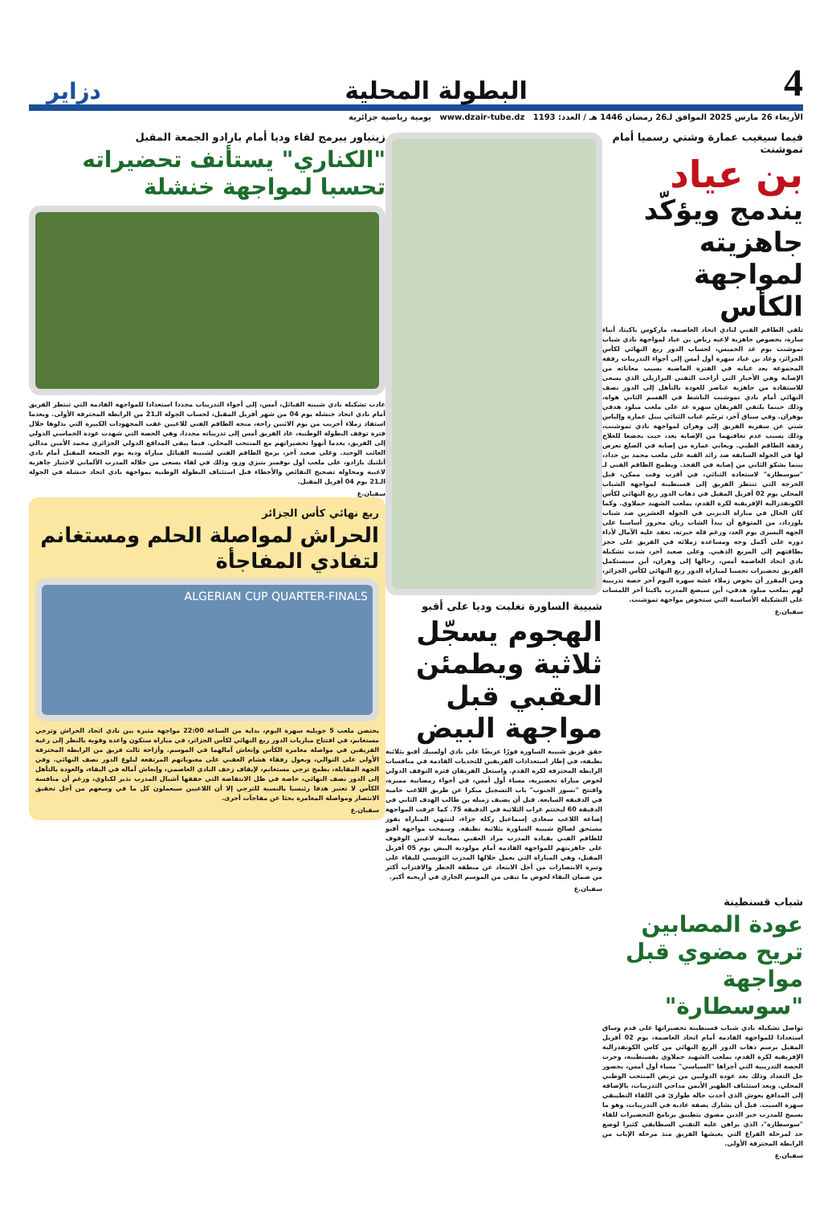4
البطولة المحلية
دزاير
الأربعاء 26 مارس 2025 الموافق لـ26 رمضان 1446 هـ / العدد: 1193 www.dzair-tube.dz يومية رياضية جزائرية
فيما سيغيب عمارة وشتي رسميا أمام تموشنت
بن عياد
يندمج ويؤكّد جاهزيته لمواجهة الكأس
تلقى الطاقم الفني لنادي اتحاد العاصمة، ماركوس باكيتا، أنباء سارة، بخصوص جاهزية لاعبه رياض بن عياد لمواجهة نادي شباب تموشنت يوم غد الخميس، لحساب الدور ربع النهائي لكأس الجزائر، وعاد بن عياد سهرة أول أمس إلى أجواء التدريبات رفقة المجموعة بعد غيابه في الفترة الماضية بسبب معاناته من الإصابة وهي الأخبار التي أراحت التقني البرازيلي الذي يسعى للاستفادة من جاهزية عناصر للعودة بالتأهل إلى الدور نصف النهائي أمام نادي تموشنت الناشط في القسم الثاني هواة، وذلك حينما يلتقي الفريقان سهرة غد على ملعب ميلود هدفي بوهران. وفي سياق آخر، ترسّم غياب الثنائي نبيل عمارة وإلياس شتي عن سفرية الفريق إلى وهران لمواجهة نادي تموشنت، وذلك بسبب عدم تعافيهما من الإصابة بعد، حيث يخضعا للعلاج رفقة الطاقم الطبي. ويعاني عمارة من إصابة في الضلع تعرض لها في الجولة السابقة ضد رائد القبة على ملعب محمد بن حداد، بينما يشكو الثاني من إصابة في الفخذ. ويطمح الطاقم الفني لـ "سوسطارة" لاستعادة الثنائي، في أقرب وقت ممكن، قبل الخرجة التي تنتظر الفريق إلى قسنطينة لمواجهة الشباب المحلي يوم 02 أفريل المقبل في ذهاب الدور ربع النهائي لكأس الكونفدرالية الإفريقية لكرة القدم، بملعب الشهيد حملاوي. وكما كان الحال في مباراة الديربي في الجولة العشرين ضد شباب بلوزداد، من المتوقع أن يبدأ الشاب ريان محروز أساسيا على الجهة اليسرى يوم الغد، ورغم قلة خبرته، تعقد عليه الآمال لأداء دوره على أكمل وجه ومساعدة زملائه في الفريق على حجز بطاقتهم إلى المربع الذهبي. وعلى صعيد آخر، شدت تشكيلة نادي اتحاد العاصمة أمس، رحالها إلى وهران، أين سيستكمل الفريق تحضيرات تحسبا لمباراة الدور ربع النهائي لكأس الجزائر، ومن المقرر أن يخوض زملاء غشة سهرة اليوم آخر حصة تدريبية لهم بملعب ميلود هدفي، أين سيضع المدرب باكيتا آخر اللمسات على التشكيلة الأساسية التي ستخوض مواجهة تموشنت.
سفيان.ع
شبيبة الساورة تغلبت وديا على أقبو
الهجوم يسجّل ثلاثية ويطمئن العقبي قبل مواجهة البيض
حقق فريق شبيبة الساورة فوزًا عريضًا على نادي أولمبيك أقبو بثلاثية نظيفة، في إطار استعدادات الفريقين للتحديات القادمة في منافسات الرابطة المحترفة لكرة القدم. واستغل الفريقان فترة التوقف الدولي لخوض مباراة تحضيرية، مساء أول أمس، في أجواء رمضانية مميزة، وافتتح "نسور الجنوب" باب التسجيل مبكرا عن طريق اللاعب حامية في الدقيقة السابعة. قبل أن يضيف زميله بن طالب الهدف الثاني في الدقيقة 60 ليختتم غراب الثلاثية في الدقيقة 75. كما عرفت المواجهة إضاعة اللاعب سعادي إسماعيل ركلة جزاء، لتنتهي المباراة بفوز مستحق لصالح شبيبة الساورة بثلاثية نظيفة. وسمحت مواجهة أقبو للطاقم الفني بقيادة المدرب مراد العقبي بمعاينة لاعبين الوقوف على جاهزيتهم للمواجهة القادمة أمام مولودية البيض يوم 05 أفريل المقبل، وهي المباراة التي يعمل خلالها المدرب التونسي للبقاء على وتيرة الانتصارات من أجل الابتعاد عن منطقة الخطر والاقتراب أكثر من ضمان البقاء لخوض ما تبقى من الموسم الجاري في أريحية أكبر.
سفيان.ع
زينباور يبرمج لقاء وديا أمام بارادو الجمعة المقبل
"الكناري" يستأنف تحضيراته تحسبا لمواجهة خنشلة
عادت تشكيلة نادي شبيبة القبائل، أمس، إلى أجواء التدريبات مجددا استعدادا للمواجهة القادمة التي تنتظر الفريق أمام نادي اتحاد خنشلة يوم 04 من شهر أفريل المقبل، لحساب الجولة الـ21 من الرابطة المحترفة الأولى. وبعدما استفاد زملاء أخريب من يوم الاثنين راحة، منحه الطاقم الفني للاعبين عقب المجهودات الكبيرة التي بذلوها خلال فترة توقف البطولة الوطنية، عاد الفريق أمس إلى تدريباته مجددا، وهي الحصة التي شهدت عودة الخماسي الدولي إلى الفريق، بعدما أنهوا تحضيراتهم مع المنتخب المحلي. فيما يبقى المدافع الدولي الجزائري محمد الأمين مدالي الغائب الوحيد. وعلى صعيد آخر، برمج الطاقم الفني لشبيبة القبائل مباراة ودية يوم الجمعة المقبل أمام نادي أتلتيك بارادو، على ملعب أول نوفمبر بتيزي وزو، وذلك في لقاء يسعى من خلاله المدرب الألماني لاختبار جاهزية لاعبيه ومحاولة تصحيح النقائص والأخطاء قبل استئناف البطولة الوطنية بمواجهة نادي اتحاد خنشلة في الجولة الـ21 يوم 04 أفريل المقبل.
سفيان.ع
ربع نهائي كأس الجزائر
الحراش لمواصلة الحلم ومستغانم لتفادي المفاجأة
ALGERIAN CUP QUARTER-FINALS
يحتضن ملعب 5 جويلية سهرة اليوم، بداية من الساعة 22:00 مواجهة مثيرة بين نادي اتحاد الحراش وترجي مستغانم، في افتتاح مباريات الدور ربع النهائي لكأس الجزائر، في مباراة ستكون واعدة وقوية بالنظر إلى رغبة الفريقين في مواصلة مغامرة الكأس وإنعاش آمالهما في الموسم. وأزاحة ثالث فريق من الرابطة المحترفة الأولى على التوالي، ويعول رفقاء هشام العقبي على معنوياتهم المرتفعة لبلوغ الدور نصف النهائي. وفي الجهة المقابلة، يطمح ترجي مستغانم، لإيقاف زحف النادي العاصمي، وإنعاش آماله في البقاء، والعودة بالتأهل إلى الدور نصف النهائي، خاصة في ظل الانتفاضة التي حققها أشبال المدرب نذير لكناوي، ورغم أن منافسة الكأس لا تعتبر هدفا رئيسيا بالنسبة للترجي إلا أن اللاعبين سيعملون كل ما في وسعهم من أجل تحقيق الانتصار ومواصلة المغامرة بحثا عن مفاجآت أخرى.
سفيان.ع
شباب قسنطينة
عودة المصابين تريح مضوي قبل مواجهة "سوسطارة"
تواصل تشكيلة نادي شباب قسنطينة تحضيراتها على قدم وساق استعدادا للمواجهة القادمة أمام اتحاد العاصمة، يوم 02 أفريل المقبل برسم ذهاب الدور الربع النهائي من كاس الكونفدرالية الإفريقية لكرة القدم، بملعب الشهيد حملاوي بقسنطينة، وجرت الحصة التدريبية التي أجراها "السياسي" مساء أول أمس، بحضور جل التعداد وذلك بعد عودة الدوليين من تربص المنتخب الوطني المحلي. وبعد استئناف الظهير الأيمن مداحي التدريبات، بالإضافة إلى المدافع بعوش الذي أحدث حالة طوارئ في اللقاء التطبيقي سهرة السبت. قبل أن يشارك بصفة عادية في التدريبات، وهو ما يسمح للمدرب خير الدين مضوي بتطبيق برنامج التحضيرات للقاء "سوسطارة"، الذي يراهن عليه التقني السطايفي كثيرا لوضع حد لمرحلة الفراغ التي يعيشها الفريق منذ مرحلة الإياب من الرابطة المحترفة الأولى.
سفيان.ع